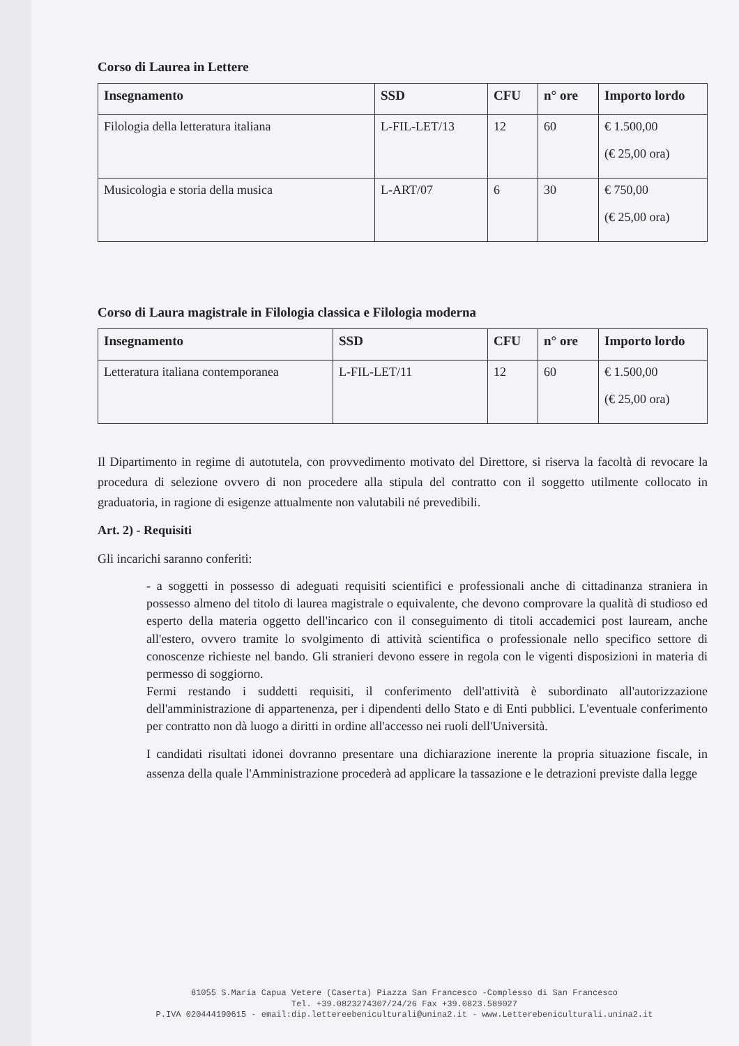Corso di Laurea in Lettere
| Insegnamento | SSD | CFU | n° ore | Importo lordo |
| --- | --- | --- | --- | --- |
| Filologia della letteratura italiana | L-FIL-LET/13 | 12 | 60 | € 1.500,00 (€ 25,00 ora) |
| Musicologia e storia della musica | L-ART/07 | 6 | 30 | € 750,00 (€ 25,00 ora) |
Corso di Laura magistrale in Filologia classica e Filologia moderna
| Insegnamento | SSD | CFU | n° ore | Importo lordo |
| --- | --- | --- | --- | --- |
| Letteratura italiana contemporanea | L-FIL-LET/11 | 12 | 60 | € 1.500,00 (€ 25,00 ora) |
Il Dipartimento in regime di autotutela, con provvedimento motivato del Direttore, si riserva la facoltà di revocare la procedura di selezione ovvero di non procedere alla stipula del contratto con il soggetto utilmente collocato in graduatoria, in ragione di esigenze attualmente non valutabili né prevedibili.
Art. 2) - Requisiti
Gli incarichi saranno conferiti:
- a soggetti in possesso di adeguati requisiti scientifici e professionali anche di cittadinanza straniera in possesso almeno del titolo di laurea magistrale o equivalente, che devono comprovare la qualità di studioso ed esperto della materia oggetto dell'incarico con il conseguimento di titoli accademici post lauream, anche all'estero, ovvero tramite lo svolgimento di attività scientifica o professionale nello specifico settore di conoscenze richieste nel bando. Gli stranieri devono essere in regola con le vigenti disposizioni in materia di permesso di soggiorno.
Fermi restando i suddetti requisiti, il conferimento dell'attività è subordinato all'autorizzazione dell'amministrazione di appartenenza, per i dipendenti dello Stato e di Enti pubblici. L'eventuale conferimento per contratto non dà luogo a diritti in ordine all'accesso nei ruoli dell'Università.
I candidati risultati idonei dovranno presentare una dichiarazione inerente la propria situazione fiscale, in assenza della quale l'Amministrazione procederà ad applicare la tassazione e le detrazioni previste dalla legge
81055 S.Maria Capua Vetere (Caserta) Piazza San Francesco -Complesso di San Francesco
Tel. +39.0823274307/24/26 Fax +39.0823.589027
P.IVA 020444190615 - email:dip.lettereebeniculturali@unina2.it - www.Letterebeniculturali.unina2.it